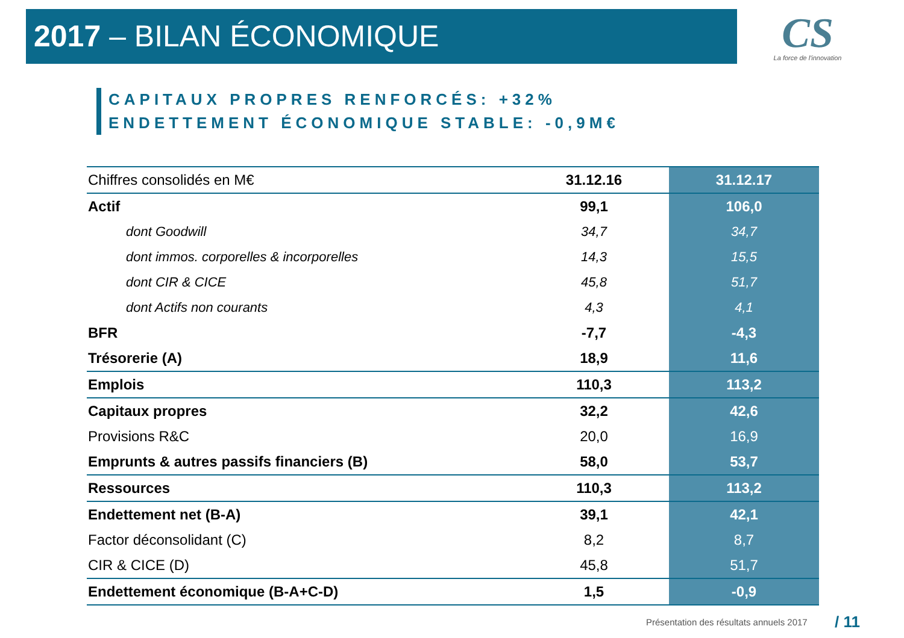2017 – BILAN ÉCONOMIQUE
CS
La force de l'innovation
CAPITAUX PROPRES RENFORCÉS: +32%
ENDETTEMENT ÉCONOMIQUE STABLE: -0,9M€
| Chiffres consolidés en M€ | 31.12.16 | 31.12.17 |
| Actif | 99,1 | 106,0 |
| dont Goodwill | 34,7 | 34,7 |
| dont immos. corporelles & incorporelles | 14,3 | 15,5 |
| dont CIR & CICE | 45,8 | 51,7 |
| dont Actifs non courants | 4,3 | 4,1 |
| BFR | -7,7 | -4,3 |
| Trésorerie (A) | 18,9 | 11,6 |
| Emplois | 110,3 | 113,2 |
| Capitaux propres | 32,2 | 42,6 |
| Provisions R&C | 20,0 | 16,9 |
| Emprunts & autres passifs financiers (B) | 58,0 | 53,7 |
| Ressources | 110,3 | 113,2 |
| Endettement net (B-A) | 39,1 | 42,1 |
| Factor déconsolidant (C) | 8,2 | 8,7 |
| CIR & CICE (D) | 45,8 | 51,7 |
| Endettement économique (B-A+C-D) | 1,5 | -0,9 |
Présentation des résultats annuels 2017
/ 11